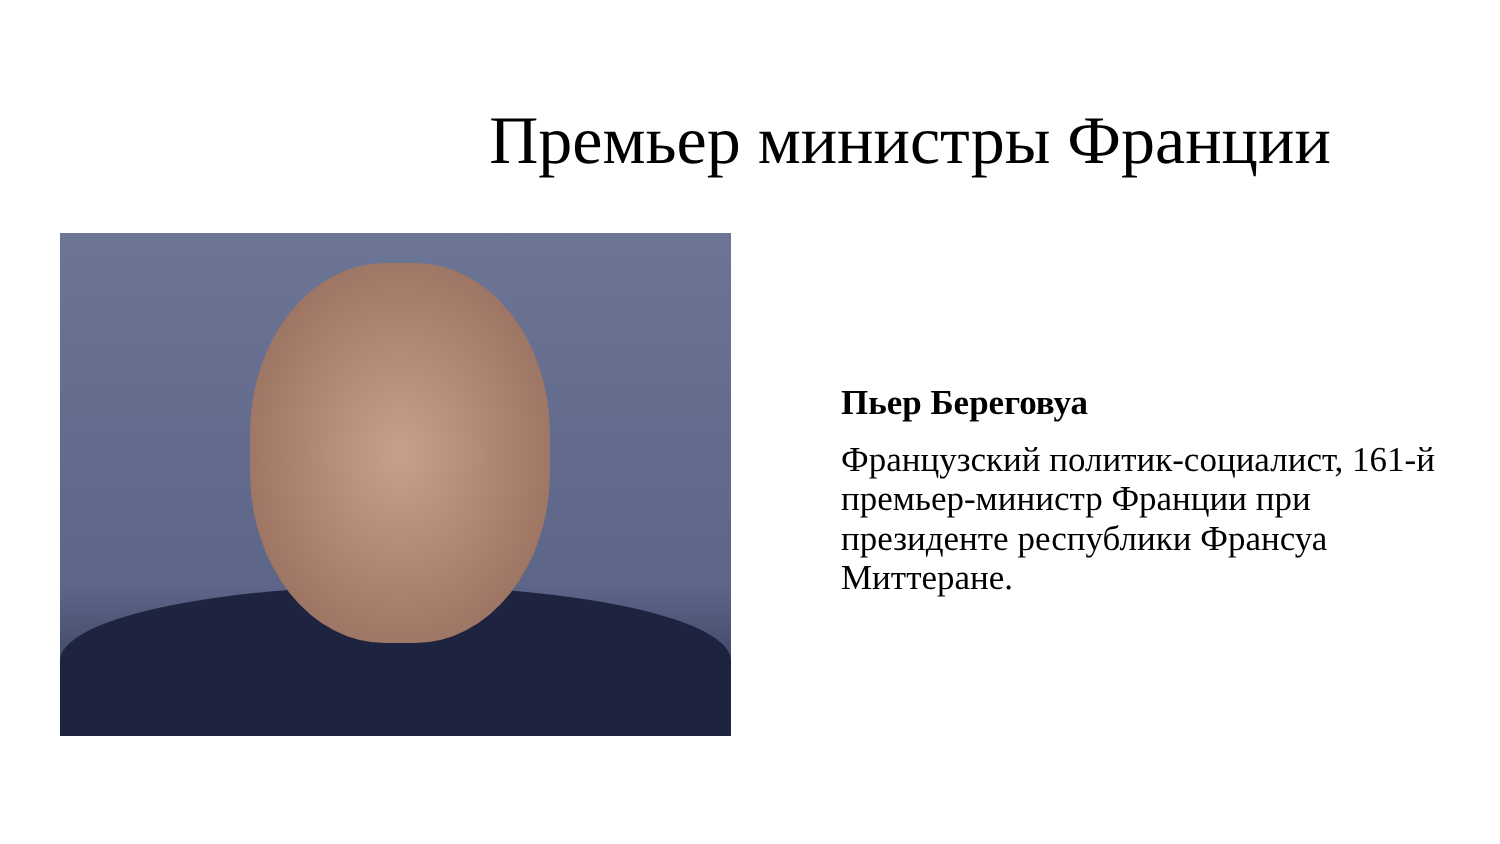Премьер министры Франции
Пьер Береговуа
Французский политик-социалист, 161-й премьер-министр Франции при президенте республики Франсуа Миттеране.